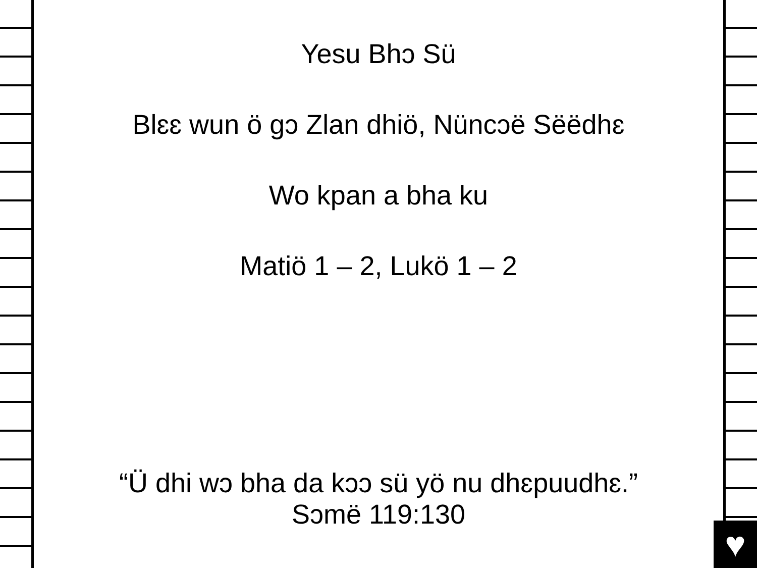♥
Yesu Bhɔ Sü
Blɛɛ wun ö gɔ Zlan dhiö, Nüncɔë Sëëdhɛ
Wo kpan a bha ku
Matiö 1 – 2, Lukö 1 – 2
“Ü dhi wɔ bha da kɔɔ sü yö nu dhɛpuudhɛ.”
Sɔmë 119:130